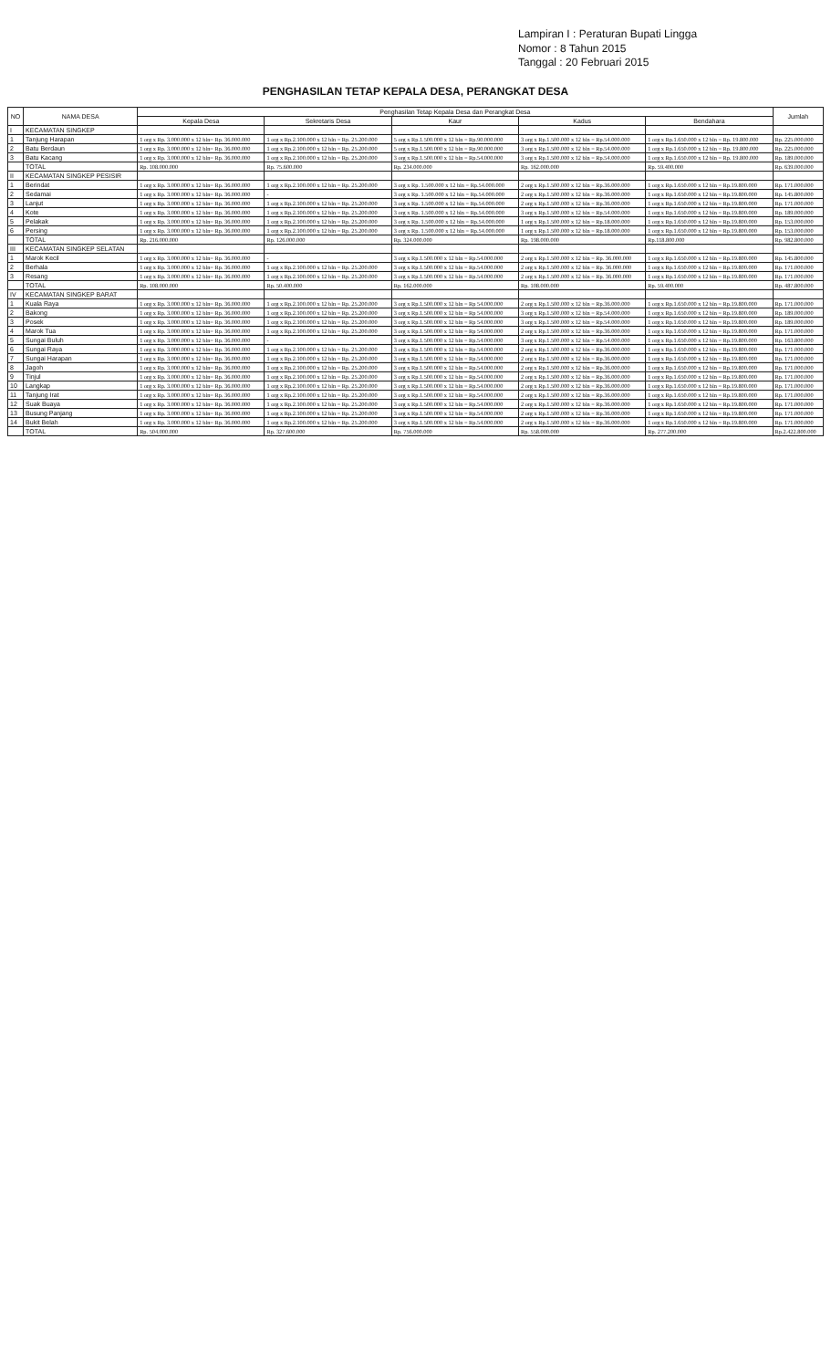Lampiran I : Peraturan Bupati Lingga
Nomor : 8 Tahun 2015
Tanggal : 20 Februari 2015
PENGHASILAN TETAP KEPALA DESA, PERANGKAT DESA
| NO | NAMA DESA | Penghasilan Tetap Kepala Desa dan Perangkat Desa | | | | | Jumlah |
| --- | --- | --- | --- | --- | --- | --- | --- |
| | | Kepala Desa | Sekretaris Desa | Kaur | Kadus | Bendahara | |
| I | KECAMATAN SINGKEP | | | | | | |
| 1 | Tanjung Harapan | 1 org x Rp. 3.000.000 x 12 bln= Rp. 36.000.000 | 1 org x Rp.2.100.000 x 12 bln = Rp. 25.200.000 | 5 org x Rp.1.500.000 x 12 bln = Rp.90.000.000 | 3 org x Rp.1.500.000 x 12 bln = Rp.54.000.000 | 1 org x Rp.1.650.000 x 12 bln = Rp. 19.800.000 | Rp. 225.000.000 |
| 2 | Batu Berdaun | 1 org x Rp. 3.000.000 x 12 bln= Rp. 36.000.000 | 1 org x Rp.2.100.000 x 12 bln = Rp. 25.200.000 | 5 org x Rp.1.500.000 x 12 bln = Rp.90.000.000 | 3 org x Rp.1.500.000 x 12 bln = Rp.54.000.000 | 1 org x Rp.1.650.000 x 12 bln = Rp. 19.800.000 | Rp. 225.000.000 |
| 3 | Batu Kacang | 1 org x Rp. 3.000.000 x 12 bln= Rp. 36.000.000 | 1 org x Rp.2.100.000 x 12 bln = Rp. 25.200.000 | 3 org x Rp.1.500.000 x 12 bln = Rp.54.000.000 | 3 org x Rp.1.500.000 x 12 bln = Rp.54.000.000 | 1 org x Rp.1.650.000 x 12 bln = Rp. 19.800.000 | Rp. 189.000.000 |
| | TOTAL | Rp. 108.000.000 | Rp. 75.600.000 | Rp. 234.000.000 | Rp. 162.000.000 | Rp. 59.400.000 | Rp. 639.000.000 |
| II | KECAMATAN SINGKEP PESISIR | | | | | | |
| 1 | Berindat | 1 org x Rp. 3.000.000 x 12 bln= Rp. 36.000.000 | 1 org x Rp.2.100.000 x 12 bln = Rp. 25.200.000 | 3 org x Rp. 1.500.000 x 12 bln = Rp.54.000.000 | 2 org x Rp.1.500.000 x 12 bln = Rp.36.000.000 | 1 org x Rp.1.650.000 x 12 bln = Rp.19.800.000 | Rp. 171.000.000 |
| 2 | Sedamai | 1 org x Rp. 3.000.000 x 12 bln= Rp. 36.000.000 | - | 3 org x Rp. 1.500.000 x 12 bln = Rp.54.000.000 | 2 org x Rp.1.500.000 x 12 bln = Rp.36.000.000 | 1 org x Rp.1.650.000 x 12 bln = Rp.19.800.000 | Rp. 145.800.000 |
| 3 | Lanjut | 1 org x Rp. 3.000.000 x 12 bln= Rp. 36.000.000 | 1 org x Rp.2.100.000 x 12 bln = Rp. 25.200.000 | 3 org x Rp. 1.500.000 x 12 bln = Rp.54.000.000 | 2 org x Rp.1.500.000 x 12 bln = Rp.36.000.000 | 1 org x Rp.1.650.000 x 12 bln = Rp.19.800.000 | Rp. 171.000.000 |
| 4 | Kote | 1 org x Rp. 3.000.000 x 12 bln= Rp. 36.000.000 | 1 org x Rp.2.100.000 x 12 bln = Rp. 25.200.000 | 3 org x Rp. 1.500.000 x 12 bln = Rp.54.000.000 | 3 org x Rp.1.500.000 x 12 bln = Rp.54.000.000 | 1 org x Rp.1.650.000 x 12 bln = Rp.19.800.000 | Rp. 189.000.000 |
| 5 | Pelakak | 1 org x Rp. 3.000.000 x 12 bln= Rp. 36.000.000 | 1 org x Rp.2.100.000 x 12 bln = Rp. 25.200.000 | 3 org x Rp. 1.500.000 x 12 bln = Rp.54.000.000 | 1 org x Rp.1.500.000 x 12 bln = Rp.18.000.000 | 1 org x Rp.1.650.000 x 12 bln = Rp.19.800.000 | Rp. 153.000.000 |
| 6 | Persing | 1 org x Rp. 3.000.000 x 12 bln= Rp. 36.000.000 | 1 org x Rp.2.100.000 x 12 bln = Rp. 25.200.000 | 3 org x Rp. 1.500.000 x 12 bln = Rp.54.000.000 | 1 org x Rp.1.500.000 x 12 bln = Rp.18.000.000 | 1 org x Rp.1.650.000 x 12 bln = Rp.19.800.000 | Rp. 153.000.000 |
| | TOTAL | Rp. 216.000.000 | Rp. 126.000.000 | Rp. 324.000.000 | Rp. 198.000.000 | Rp.118.800.000 | Rp. 982.800.000 |
| III | KECAMATAN SINGKEP SELATAN | | | | | | |
| 1 | Marok Kecil | 1 org x Rp. 3.000.000 x 12 bln= Rp. 36.000.000 | - | 3 org x Rp.1.500.000 x 12 bln = Rp.54.000.000 | 2 org x Rp.1.500.000 x 12 bln = Rp. 36.000.000 | 1 org x Rp.1.650.000 x 12 bln = Rp.19.800.000 | Rp. 145.800.000 |
| 2 | Berhala | 1 org x Rp. 3.000.000 x 12 bln= Rp. 36.000.000 | 1 org x Rp.2.100.000 x 12 bln = Rp. 25.200.000 | 3 org x Rp.1.500.000 x 12 bln = Rp.54.000.000 | 2 org x Rp.1.500.000 x 12 bln = Rp. 36.000.000 | 1 org x Rp.1.650.000 x 12 bln = Rp.19.800.000 | Rp. 171.000.000 |
| 3 | Resang | 1 org x Rp. 3.000.000 x 12 bln= Rp. 36.000.000 | 1 org x Rp.2.100.000 x 12 bln = Rp. 25.200.000 | 3 org x Rp.1.500.000 x 12 bln = Rp.54.000.000 | 2 org x Rp.1.500.000 x 12 bln = Rp. 36.000.000 | 1 org x Rp.1.650.000 x 12 bln = Rp.19.800.000 | Rp. 171.000.000 |
| | TOTAL | Rp. 108.000.000 | Rp. 50.400.000 | Rp. 162.000.000 | Rp. 108.000.000 | Rp. 59.400.000 | Rp. 487.800.000 |
| IV | KECAMATAN SINGKEP BARAT | | | | | | |
| 1 | Kuala Raya | 1 org x Rp. 3.000.000 x 12 bln= Rp. 36.000.000 | 1 org x Rp.2.100.000 x 12 bln = Rp. 25.200.000 | 3 org x Rp.1.500.000 x 12 bln = Rp 54.000.000 | 2 org x Rp.1.500.000 x 12 bln = Rp.36.000.000 | 1 org x Rp.1.650.000 x 12 bln = Rp.19.800.000 | Rp. 171.000.000 |
| 2 | Bakong | 1 org x Rp. 3.000.000 x 12 bln= Rp. 36.000.000 | 1 org x Rp.2.100.000 x 12 bln = Rp. 25.200.000 | 3 org x Rp.1.500.000 x 12 bln = Rp 54.000.000 | 3 org x Rp.1.500.000 x 12 bln = Rp.54.000.000 | 1 org x Rp.1.650.000 x 12 bln = Rp.19.800.000 | Rp. 189.000.000 |
| 3 | Posek | 1 org x Rp. 3.000.000 x 12 bln= Rp. 36.000.000 | 1 org x Rp.2.100.000 x 12 bln = Rp. 25.200.000 | 3 org x Rp.1.500.000 x 12 bln = Rp 54.000.000 | 3 org x Rp.1.500.000 x 12 bln = Rp.54.000.000 | 1 org x Rp.1.650.000 x 12 bln = Rp.19.800.000 | Rp. 189.000.000 |
| 4 | Marok Tua | 1 org x Rp. 3.000.000 x 12 bln= Rp. 36.000.000 | 1 org x Rp.2.100.000 x 12 bln = Rp. 25.200.000 | 3 org x Rp.1.500.000 x 12 bln = Rp 54.000.000 | 2 org x Rp.1.500.000 x 12 bln = Rp.36.000.000 | 1 org x Rp.1.650.000 x 12 bln = Rp.19.800.000 | Rp. 171.000.000 |
| 5 | Sungai Buluh | 1 org x Rp. 3.000.000 x 12 bln= Rp. 36.000.000 | - | 3 org x Rp.1.500.000 x 12 bln = Rp.54.000.000 | 3 org x Rp.1.500.000 x 12 bln = Rp.54.000.000 | 1 org x Rp.1.650.000 x 12 bln = Rp.19.800.000 | Rp. 163.800.000 |
| 6 | Sungai Raya | 1 org x Rp. 3.000.000 x 12 bln= Rp. 36.000.000 | 1 org x Rp.2.100.000 x 12 bln = Rp. 25.200.000 | 3 org x Rp.1.500.000 x 12 bln = Rp.54.000.000 | 2 org x Rp.1.500.000 x 12 bln = Rp.36.000.000 | 1 org x Rp.1.650.000 x 12 bln = Rp.19.800.000 | Rp. 171.000.000 |
| 7 | Sungai Harapan | 1 org x Rp. 3.000.000 x 12 bln= Rp. 36.000.000 | 1 org x Rp.2.100.000 x 12 bln = Rp. 25.200.000 | 3 org x Rp.1.500.000 x 12 bln = Rp.54.000.000 | 2 org x Rp.1.500.000 x 12 bln = Rp.36.000.000 | 1 org x Rp.1.650.000 x 12 bln = Rp.19.800.000 | Rp. 171.000.000 |
| 8 | Jagoh | 1 org x Rp. 3.000.000 x 12 bln= Rp. 36.000.000 | 1 org x Rp.2.100.000 x 12 bln = Rp. 25.200.000 | 3 org x Rp.1.500.000 x 12 bln = Rp.54.000.000 | 2 org x Rp.1.500.000 x 12 bln = Rp.36.000.000 | 1 org x Rp.1.650.000 x 12 bln = Rp.19.800.000 | Rp. 171.000.000 |
| 9 | Tinjul | 1 org x Rp. 3.000.000 x 12 bln= Rp. 36.000.000 | 1 org x Rp.2.100.000 x 12 bln = Rp. 25.200.000 | 3 org x Rp.1.500.000 x 12 bln = Rp.54.000.000 | 2 org x Rp.1.500.000 x 12 bln = Rp.36.000.000 | 1 org x Rp.1.650.000 x 12 bln = Rp.19.800.000 | Rp. 171.000.000 |
| 10 | Langkap | 1 org x Rp. 3.000.000 x 12 bln= Rp. 36.000.000 | 1 org x Rp.2.100.000 x 12 bln = Rp. 25.200.000 | 3 org x Rp.1.500.000 x 12 bln = Rp.54.000.000 | 2 org x Rp.1.500.000 x 12 bln = Rp.36.000.000 | 1 org x Rp.1.650.000 x 12 bln = Rp.19.800.000 | Rp. 171.000.000 |
| 11 | Tanjung Irat | 1 org x Rp. 3.000.000 x 12 bln= Rp. 36.000.000 | 1 org x Rp.2.100.000 x 12 bln = Rp. 25.200.000 | 3 org x Rp.1.500.000 x 12 bln = Rp.54.000.000 | 2 org x Rp.1.500.000 x 12 bln = Rp.36.000.000 | 1 org x Rp.1.650.000 x 12 bln = Rp.19.800.000 | Rp. 171.000.000 |
| 12 | Suak Buaya | 1 org x Rp. 3.000.000 x 12 bln= Rp. 36.000.000 | 1 org x Rp.2.100.000 x 12 bln = Rp. 25.200.000 | 3 org x Rp.1.500.000 x 12 bln = Rp.54.000.000 | 2 org x Rp.1.500.000 x 12 bln = Rp.36.000.000 | 1 org x Rp.1.650.000 x 12 bln = Rp.19.800.000 | Rp. 171.000.000 |
| 13 | Busung Panjang | 1 org x Rp. 3.000.000 x 12 bln= Rp. 36.000.000 | 1 org x Rp.2.100.000 x 12 bln = Rp. 25.200.000 | 3 org x Rp.1.500.000 x 12 bln = Rp.54.000.000 | 2 org x Rp.1.500.000 x 12 bln = Rp.36.000.000 | 1 org x Rp.1.650.000 x 12 bln = Rp.19.800.000 | Rp. 171.000.000 |
| 14 | Bukit Belah | 1 org x Rp. 3.000.000 x 12 bln= Rp. 36.000.000 | 1 org x Rp.2.100.000 x 12 bln = Rp. 25.200.000 | 3 org x Rp.1.500.000 x 12 bln = Rp.54.000.000 | 2 org x Rp.1.500.000 x 12 bln = Rp.36.000.000 | 1 org x Rp.1.650.000 x 12 bln = Rp.19.800.000 | Rp. 171.000.000 |
| | TOTAL | Rp. 504.000.000 | Rp. 327.600.000 | Rp. 756.000.000 | Rp. 558.000.000 | Rp. 277.200.000 | Rp.2.422.800.000 |